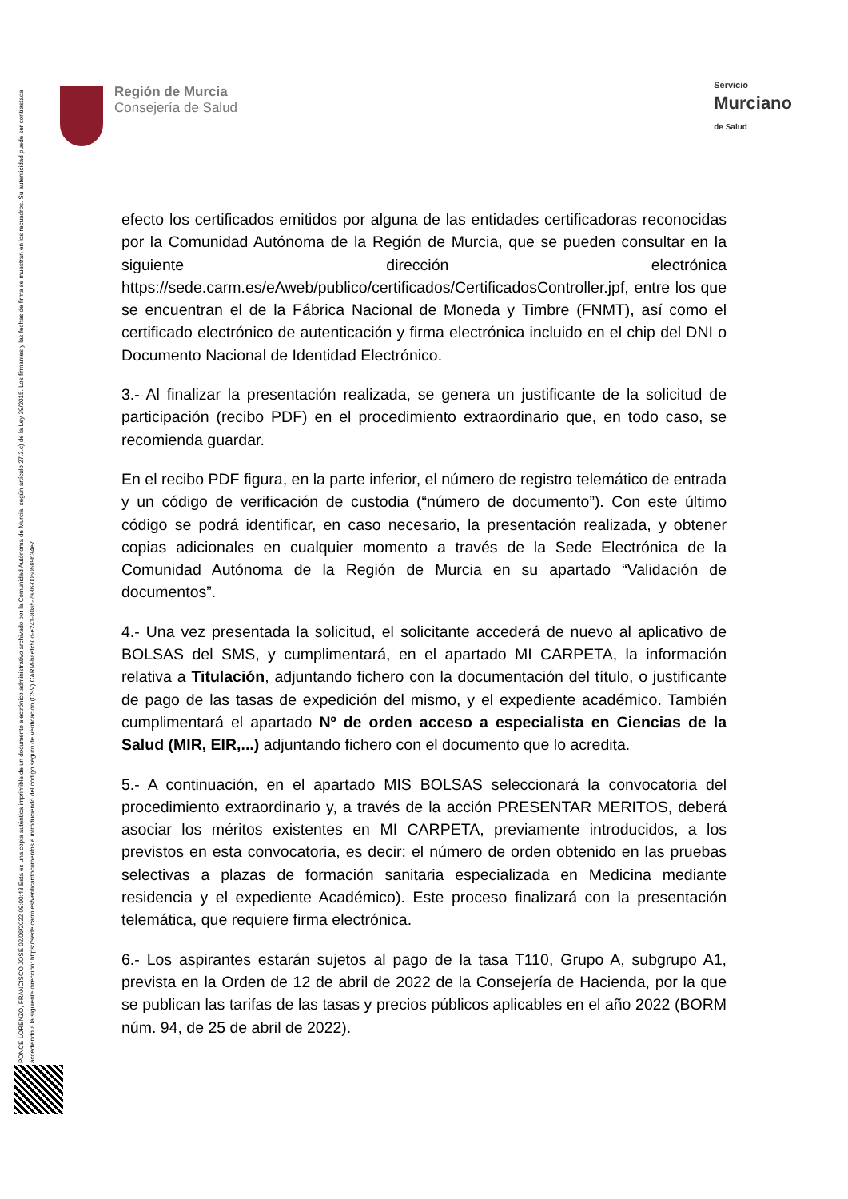Región de Murcia
Consejería de Salud
Servicio
Murciano
de Salud
PONCE LORENZO, FRANCISCO JOSE 02/06/2022 09:00:43 Esta es una copia auténtica imprimible de un documento electrónico administrativo archivado por la Comunidad Autónoma de Murcia, según artículo 27.3.c) de la Ley 39/2015. Los firmantes y las fechas de firma se muestran en los recuadros. Su autenticidad puede ser contrastada accediendo a la siguiente dirección: https://sede.carm.es/verificardocumentos e introduciendo del código seguro de verificación (CSV) CARM-baefc50d-e241-80a5-2a36-0050569b34e7
efecto los certificados emitidos por alguna de las entidades certificadoras reconocidas por la Comunidad Autónoma de la Región de Murcia, que se pueden consultar en la siguiente dirección electrónica https://sede.carm.es/eAweb/publico/certificados/CertificadosController.jpf, entre los que se encuentran el de la Fábrica Nacional de Moneda y Timbre (FNMT), así como el certificado electrónico de autenticación y firma electrónica incluido en el chip del DNI o Documento Nacional de Identidad Electrónico.
3.- Al finalizar la presentación realizada, se genera un justificante de la solicitud de participación (recibo PDF) en el procedimiento extraordinario que, en todo caso, se recomienda guardar.
En el recibo PDF figura, en la parte inferior, el número de registro telemático de entrada y un código de verificación de custodia (“número de documento”). Con este último código se podrá identificar, en caso necesario, la presentación realizada, y obtener copias adicionales en cualquier momento a través de la Sede Electrónica de la Comunidad Autónoma de la Región de Murcia en su apartado “Validación de documentos”.
4.- Una vez presentada la solicitud, el solicitante accederá de nuevo al aplicativo de BOLSAS del SMS, y cumplimentará, en el apartado MI CARPETA, la información relativa a Titulación, adjuntando fichero con la documentación del título, o justificante de pago de las tasas de expedición del mismo, y el expediente académico. También cumplimentará el apartado Nº de orden acceso a especialista en Ciencias de la Salud (MIR, EIR,...) adjuntando fichero con el documento que lo acredita.
5.- A continuación, en el apartado MIS BOLSAS seleccionará la convocatoria del procedimiento extraordinario y, a través de la acción PRESENTAR MERITOS, deberá asociar los méritos existentes en MI CARPETA, previamente introducidos, a los previstos en esta convocatoria, es decir: el número de orden obtenido en las pruebas selectivas a plazas de formación sanitaria especializada en Medicina mediante residencia y el expediente Académico). Este proceso finalizará con la presentación telemática, que requiere firma electrónica.
6.- Los aspirantes estarán sujetos al pago de la tasa T110, Grupo A, subgrupo A1, prevista en la Orden de 12 de abril de 2022 de la Consejería de Hacienda, por la que se publican las tarifas de las tasas y precios públicos aplicables en el año 2022 (BORM núm. 94, de 25 de abril de 2022).